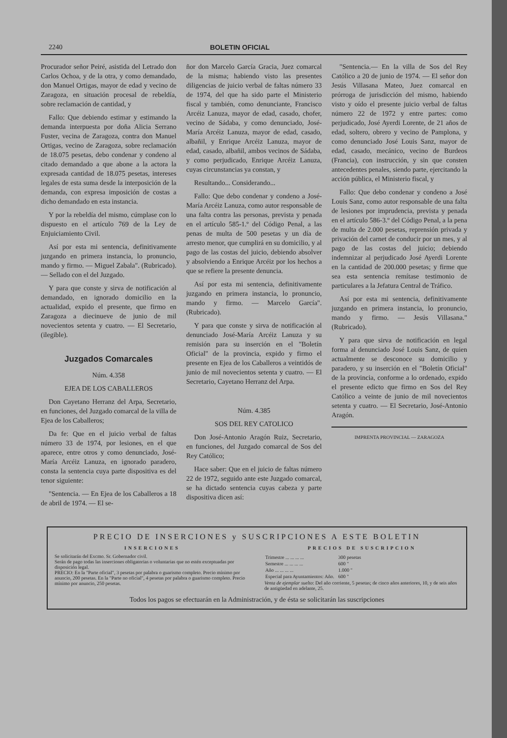2240 BOLETIN OFICIAL
Procurador señor Peiré, asistida del Letrado don Carlos Ochoa, y de la otra, y como demandado, don Manuel Ortigas, mayor de edad y vecino de Zaragoza, en situación procesal de rebeldía, sobre reclamación de cantidad, y
Fallo: Que debiendo estimar y estimando la demanda interpuesta por doña Alicia Serrano Fuster, vecina de Zaragoza, contra don Manuel Ortigas, vecino de Zaragoza, sobre reclamación de 18.075 pesetas, debo condenar y condeno al citado demandado a que abone a la actora la expresada cantidad de 18.075 pesetas, intereses legales de esta suma desde la interposición de la demanda, con expresa imposición de costas a dicho demandado en esta instancia.
Y por la rebeldía del mismo, cúmplase con lo dispuesto en el artículo 769 de la Ley de Enjuiciamiento Civil.
Así por esta mi sentencia, definitivamente juzgando en primera instancia, lo pronuncio, mando y firmo. — Miguel Zabala". (Rubricado). — Sellado con el del Juzgado.
Y para que conste y sirva de notificación al demandado, en ignorado domicilio en la actualidad, expido el presente, que firmo en Zaragoza a diecinueve de junio de mil novecientos setenta y cuatro. — El Secretario, (ilegible).
Juzgados Comarcales
Núm. 4.358
EJEA DE LOS CABALLEROS
Don Cayetano Herranz del Arpa, Secretario, en funciones, del Juzgado comarcal de la villa de Ejea de los Caballeros;
Da fe: Que en el juicio verbal de faltas número 33 de 1974, por lesiones, en el que aparece, entre otros y como denunciado, José-María Arcéiz Lanuza, en ignorado paradero, consta la sentencia cuya parte dispositiva es del tenor siguiente:
"Sentencia. — En Ejea de los Caballeros a 18 de abril de 1974. — El se-
ñor don Marcelo García Gracia, Juez comarcal de la misma; habiendo visto las presentes diligencias de juicio verbal de faltas número 33 de 1974, del que ha sido parte el Ministerio fiscal y también, como denunciante, Francisco Arcéiz Lanuza, mayor de edad, casado, chofer, vecino de Sádaba, y como denunciado, José-María Arcéiz Lanuza, mayor de edad, casado, albañil, y Enrique Arcéiz Lanuza, mayor de edad, casado, albañil, ambos vecinos de Sádaba, y como perjudicado, Enrique Arcéiz Lanuza, cuyas circunstancias ya constan, y
Resultando... Considerando...
Fallo: Que debo condenar y condeno a José-María Arcéiz Lanuza, como autor responsable de una falta contra las personas, prevista y penada en el artículo 585-1.º del Código Penal, a las penas de multa de 500 pesetas y un día de arresto menor, que cumplirá en su domicilio, y al pago de las costas del juicio, debiendo absolver y absolviendo a Enrique Arcéiz por los hechos a que se refiere la presente denuncia.
Así por esta mi sentencia, definitivamente juzgando en primera instancia, lo pronuncio, mando y firmo. — Marcelo García". (Rubricado).
Y para que conste y sirva de notificación al denunciado José-María Arcéiz Lanuza y su remisión para su inserción en el "Boletín Oficial" de la provincia, expido y firmo el presente en Ejea de los Caballeros a veintidós de junio de mil novecientos setenta y cuatro. — El Secretario, Cayetano Herranz del Arpa.
Núm. 4.385
SOS DEL REY CATOLICO
Don José-Antonio Aragón Ruiz, Secretario, en funciones, del Juzgado comarcal de Sos del Rey Católico;
Hace saber: Que en el juicio de faltas número 22 de 1972, seguido ante este Juzgado comarcal, se ha dictado sentencia cuyas cabeza y parte dispositiva dicen así:
"Sentencia.— En la villa de Sos del Rey Católico a 20 de junio de 1974. — El señor don Jesús Villasana Mateo, Juez comarcal en prórroga de jurisdicción del mismo, habiendo visto y oído el presente juicio verbal de faltas número 22 de 1972 y entre partes: como perjudicado, José Ayerdi Lorente, de 21 años de edad, soltero, obrero y vecino de Pamplona, y como denunciado José Louis Sanz, mayor de edad, casado, mecánico, vecino de Burdeos (Francia), con instrucción, y sin que consten antecedentes penales, siendo parte, ejercitando la acción pública, el Ministerio fiscal, y
Fallo: Que debo condenar y condeno a José Louis Sanz, como autor responsable de una falta de lesiones por imprudencia, prevista y penada en el artículo 586-3.º del Código Penal, a la pena de multa de 2.000 pesetas, reprensión privada y privación del carnet de conducir por un mes, y al pago de las costas del juicio; debiendo indemnizar al perjudicado José Ayerdi Lorente en la cantidad de 200.000 pesetas; y firme que sea esta sentencia remítase testimonio de particulares a la Jefatura Central de Tráfico.
Así por esta mi sentencia, definitivamente juzgando en primera instancia, lo pronuncio, mando y firmo. — Jesús Villasana." (Rubricado).
Y para que sirva de notificación en legal forma al denunciado José Louis Sanz, de quien actualmente se desconoce su domicilio y paradero, y su inserción en el "Boletín Oficial" de la provincia, conforme a lo ordenado, expido el presente edicto que firmo en Sos del Rey Católico a veinte de junio de mil novecientos setenta y cuatro. — El Secretario, José-Antonio Aragón.
IMPRENTA PROVINCIAL — ZARAGOZA
PRECIO DE INSERCIONES y SUSCRIPCIONES A ESTE BOLETIN
INSERCIONES
Se solicitarán del Excmo. Sr. Gobernador civil.
Serán de pago todas las inserciones obligatorias o voluntarias que no estén exceptuadas por disposición legal.
PRECIO: En la "Parte oficial", 3 pesetas por palabra o guarismo completo. Precio mínimo por anuncio, 200 pesetas. En la "Parte no oficial", 4 pesetas por palabra o guarismo completo. Precio mínimo por anuncio, 250 pesetas.
PRECIOS DE SUSCRIPCION
| Trimestre ... ... ... ... | 300 pesetas |
| Semestre ... ... ... ... | 600 " |
| Año ... ... ... ... | 1.000 " |
| Especial para Ayuntamientos: Año. | 600 " |
Venta de ejemplar suelto: Del año corriente, 5 pesetas; de cinco años anteriores, 10, y de seis años de antigüedad en adelante, 25.
Todos los pagos se efectuarán en la Administración, y de ésta se solicitarán las suscripciones